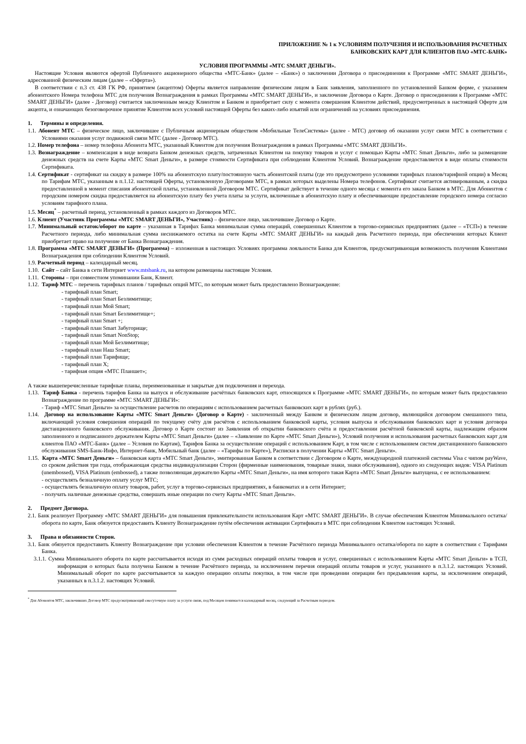ПРИЛОЖЕНИЕ № 1 к УСЛОВИЯМ ПОЛУЧЕНИЯ И ИСПОЛЬЗОВАНИЯ РАСЧЕТНЫХ
БАНКОВСКИХ КАРТ ДЛЯ КЛИЕНТОВ ПАО «МТС-БАНК»
УСЛОВИЯ ПРОГРАММЫ «МТС SMART ДЕНЬГИ».
Настоящие Условия являются офертой Публичного акционерного общества «МТС-Банк» (далее – «Банк») о заключении Договора о присоединении к Программе «МТС SMART ДЕНЬГИ», адресованной физическим лицам (далее – «Оферта»).
В соответствии с п.3 ст. 438 ГК РФ, принятием (акцептом) Оферты является направление физическим лицом в Банк заявления, заполненного по установленной Банком форме, с указанием абонентского Номера телефона МТС для получения Вознаграждения в рамках Программы «МТС SMART ДЕНЬГИ», и заключение Договора о Карте. Договор о присоединении к Программе «МТС SMART ДЕНЬГИ» (далее - Договор) считается заключенным между Клиентом и Банком и приобретает силу с момента совершения Клиентом действий, предусмотренных в настоящей Оферте для акцепта, и означающих безоговорочное принятие Клиентом всех условий настоящей Оферты без каких-либо изъятий или ограничений на условиях присоединения.
1. Термины и определения.
1.1. Абонент МТС – физическое лицо, заключившее с Публичным акционерным обществом «Мобильные ТелеСистемы» (далее - МТС) договор об оказании услуг связи МТС в соответствии с Условиями оказания услуг подвижной связи МТС (далее - Договор МТС).
1.2. Номер телефона – номер телефона Абонента МТС, указанный Клиентом для получения Вознаграждения в рамках Программы «МТС SMART ДЕНЬГИ».
1.3. Вознаграждение – компенсация в виде возврата Банком денежных средств, затраченных Клиентом на покупку товаров и услуг с помощью Карты «МТС Smart Деньги», либо за размещение денежных средств на счете Карты «МТС Smart Деньги», в размере стоимости Сертификата при соблюдении Клиентом Условий. Вознаграждение предоставляется в виде оплаты стоимости Сертификата.
1.4. Сертификат - сертификат на скидку в размере 100% на абонентскую плату/постоянную часть абонентской платы (где это предусмотрено условиями тарифных планов/тарифной опции) в Месяц по Тарифам МТС, указанным в п.1.12. настоящей Оферты, установленную Договорами МТС, в рамках которых выделены Номера телефонов. Сертификат считается активированным, а скидка предоставленной в момент списания абонентской платы, установленной Договором МТС. Сертификат действует в течение одного месяца с момента его заказа Банком в МТС. Для Абонентов с городским номером скидка предоставляется на абонентскую плату без учета платы за услуги, включенные в абонентскую плату и обеспечивающие предоставление городского номера согласно условиям тарифного плана.
1.5. Месяц<sup>*</sup> – расчетный период, установленный в рамках каждого из Договоров МТС.
1.6. Клиент (Участник Программы «МТС SMART ДЕНЬГИ», Участник) – физическое лицо, заключившее Договор о Карте.
1.7. Минимальный остаток/оборот по карте – указанная в Тарифах Банка минимальная сумма операций, совершенных Клиентом в торгово-сервисных предприятиях (далее – «ТСП») в течение Расчетного периода, либо минимальная сумма неснижаемого остатка на счете Карты «МТС SMART ДЕНЬГИ» на каждый день Расчетного периода, при обеспечении которых Клиент приобретает право на получение от Банка Вознаграждения.
1.8. Программа «МТС SMART ДЕНЬГИ» (Программа) – изложенная в настоящих Условиях программа лояльности Банка для Клиентов, предусматривающая возможность получения Клиентами Вознаграждения при соблюдении Клиентом Условий.
1.9. Расчетный период – календарный месяц.
1.10. Сайт – сайт Банка в сети Интернет www.mtsbank.ru, на котором размещены настоящие Условия.
1.11. Стороны – при совместном упоминании Банк, Клиент.
1.12. Тариф МТС – перечень тарифных планов / тарифных опций МТС, по которым может быть предоставлено Вознаграждение:
- тарифный план Smart;
- тарифный план Smart Безлимитище;
- тарифный план Мой Smart;
- тарифный план Smart Безлимитище+;
- тарифный план Smart +;
- тарифный план Smart Забугорище;
- тарифный план Smart NonStop;
- тарифный план Мой Безлимитище;
- тарифный план Наш Smart;
- тарифный план Тарифище;
- тарифный план X;
- тарифная опция «МТС Планшет»;
А также вышеперечисленные тарифные планы, переименованные и закрытые для подключения и перехода.
1.13. Тариф Банка - перечень тарифов Банка на выпуск и обслуживание расчётных банковских карт, относящихся к Программе «МТС SMART ДЕНЬГИ», по которым может быть предоставлено Вознаграждение по программе «МТС SMART ДЕНЬГИ»:
- Тариф «МТС Smart Деньги» за осуществление расчетов по операциям с использованием расчетных банковских карт в рублях (руб.).
1.14. Договор на использование Карты «МТС Smart Деньги» (Договор о Карте) - заключенный между Банком и физическим лицом договор, являющийся договором смешанного типа, включающий условия совершения операций по текущему счёту для расчётов с использованием банковской карты, условия выпуска и обслуживания банковских карт и условия договора дистанционного банковского обслуживания. Договор о Карте состоит из Заявления об открытии банковского счёта и предоставлении расчётной банковской карты, надлежащим образом заполненного и подписанного держателем Карты «МТС Smart Деньги» (далее – «Заявление по Карте «МТС Smart Деньги»), Условий получения и использования расчетных банковских карт для клиентов ПАО «МТС-Банк» (далее – Условия по Картам), Тарифов Банка за осуществление операций с использованием Карт, в том числе с использованием систем дистанционного банковского обслуживания SMS-Банк-Инфо, Интернет-банк, Мобильный банк (далее – «Тарифы по Карте»), Расписки в получении Карты «МТС Smart Деньги».
1.15. Карта «МТС Smart Деньги» – банковская карта «МТС Smart Деньги», эмитированная Банком в соответствии с Договором о Карте, международной платежной системы Visa с чипом payWave, со сроком действия три года, отображающая средства индивидуализации Сторон (фирменные наименования, товарные знаки, знаки обслуживания), одного из следующих видов: VISA Platinum (unembossed), VISA Platinum (embossed), а также позволяющая держателю Карты «МТС Smart Деньги», на имя которого такая Карта «МТС Smart Деньги» выпущена, с ее использованием:
- осуществлять безналичную оплату услуг МТС;
- осуществлять безналичную оплату товаров, работ, услуг в торгово-сервисных предприятиях, в банкоматах и в сети Интернет;
- получать наличные денежные средства, совершать иные операции по счету Карты «МТС Smart Деньги».
2. Предмет Договора.
2.1. Банк реализует Программу «МТС SMART ДЕНЬГИ» для повышения привлекательности использования Карт «МТС SMART ДЕНЬГИ». В случае обеспечения Клиентом Минимального остатка/оборота по карте, Банк обязуется предоставить Клиенту Вознаграждение путём обеспечения активации Сертификата в МТС при соблюдении Клиентом настоящих Условий.
3. Права и обязанности Сторон.
3.1. Банк обязуется предоставить Клиенту Вознаграждение при условии обеспечения Клиентом в течение Расчётного периода Минимального остатка/оборота по карте в соответствии с Тарифами Банка.
3.1.1. Сумма Минимального оборота по карте рассчитывается исходя из сумм расходных операций оплаты товаров и услуг, совершенных с использованием Карты «МТС Smart Деньги» в ТСП, информация о которых была получена Банком в течение Расчётного периода, за исключением перечня операций оплаты товаров и услуг, указанного в п.3.1.2. настоящих Условий. Минимальный оборот по карте рассчитывается за каждую операцию оплаты покупки, в том числе при проведении операции без предъявления карты, за исключением операций, указанных в п.3.1.2. настоящих Условий.
<sup>*</sup> Для Абонентов МТС, заключивших Договор МТС предусматривающий ежесуточную плату за услуги связи, под Месяцем понимается календарный месяц, следующий за Расчетным периодом.